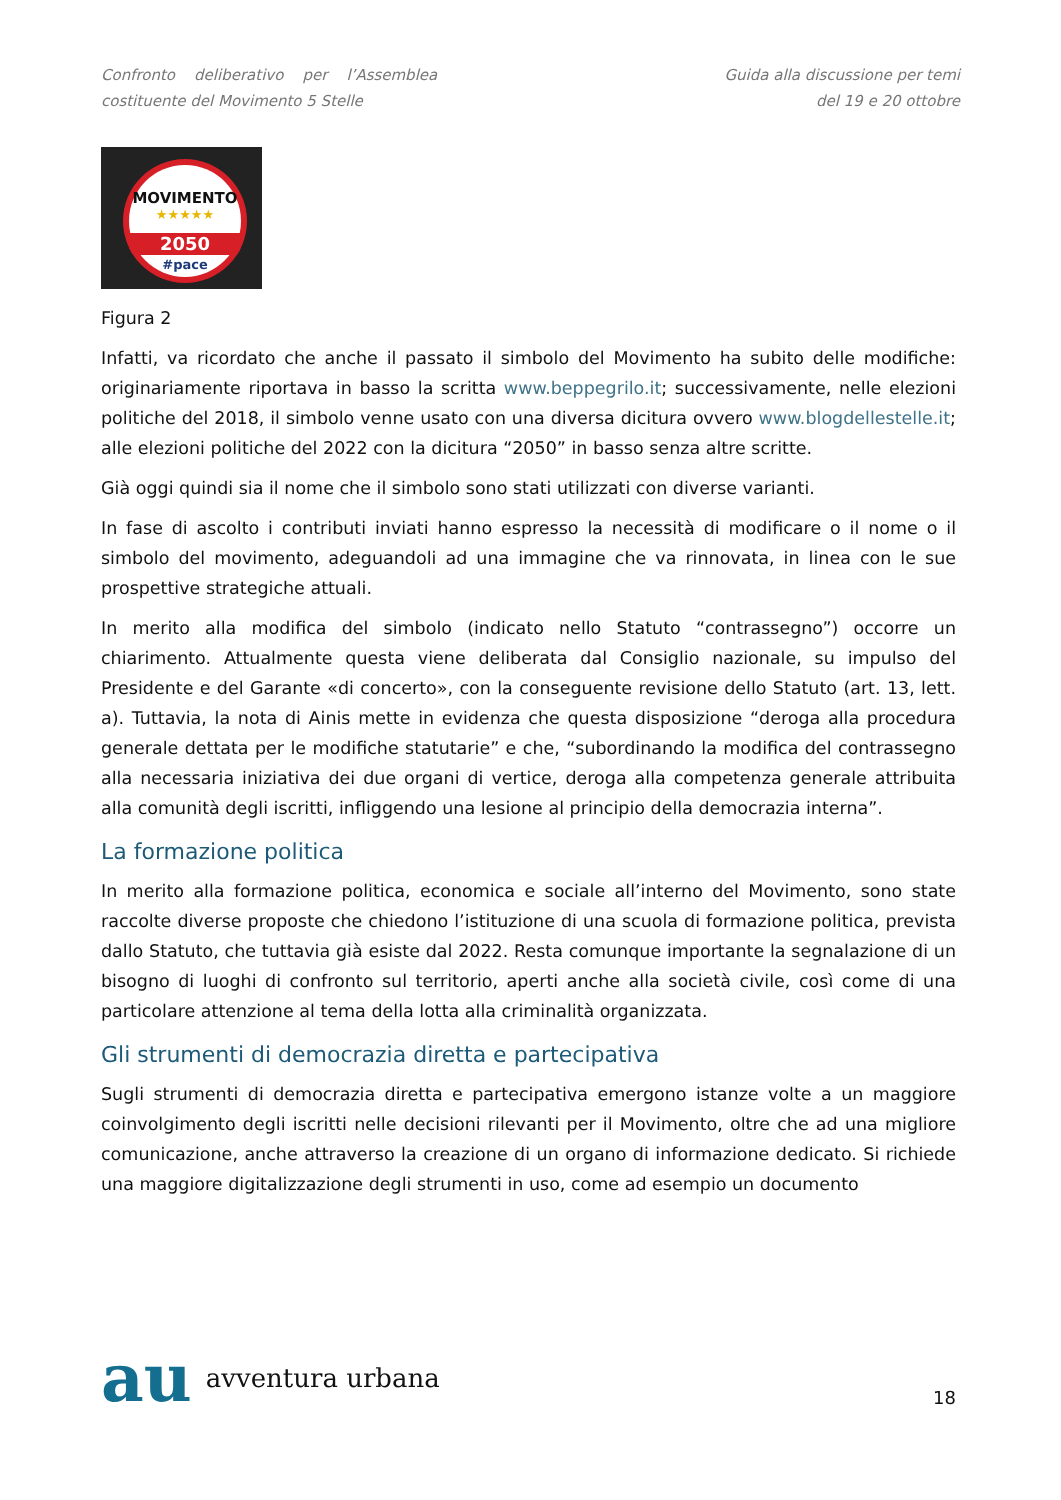Confronto deliberativo per l’Assemblea
costituente del Movimento 5 Stelle
Guida alla discussione per temi
del 19 e 20 ottobre
MOVIMENTO
★★★★★
2050
#pace
Figura 2
Infatti, va ricordato che anche il passato il simbolo del Movimento ha subito delle modifiche: originariamente riportava in basso la scritta www.beppegrilo.it; successivamente, nelle elezioni politiche del 2018, il simbolo venne usato con una diversa dicitura ovvero www.blogdellestelle.it; alle elezioni politiche del 2022 con la dicitura “2050” in basso senza altre scritte.
Già oggi quindi sia il nome che il simbolo sono stati utilizzati con diverse varianti.
In fase di ascolto i contributi inviati hanno espresso la necessità di modificare o il nome o il simbolo del movimento, adeguandoli ad una immagine che va rinnovata, in linea con le sue prospettive strategiche attuali.
In merito alla modifica del simbolo (indicato nello Statuto “contrassegno”) occorre un chiarimento. Attualmente questa viene deliberata dal Consiglio nazionale, su impulso del Presidente e del Garante «di concerto», con la conseguente revisione dello Statuto (art. 13, lett. a). Tuttavia, la nota di Ainis mette in evidenza che questa disposizione “deroga alla procedura generale dettata per le modifiche statutarie” e che, “subordinando la modifica del contrassegno alla necessaria iniziativa dei due organi di vertice, deroga alla competenza generale attribuita alla comunità degli iscritti, infliggendo una lesione al principio della democrazia interna”.
La formazione politica
In merito alla formazione politica, economica e sociale all’interno del Movimento, sono state raccolte diverse proposte che chiedono l’istituzione di una scuola di formazione politica, prevista dallo Statuto, che tuttavia già esiste dal 2022. Resta comunque importante la segnalazione di un bisogno di luoghi di confronto sul territorio, aperti anche alla società civile, così come di una particolare attenzione al tema della lotta alla criminalità organizzata.
Gli strumenti di democrazia diretta e partecipativa
Sugli strumenti di democrazia diretta e partecipativa emergono istanze volte a un maggiore coinvolgimento degli iscritti nelle decisioni rilevanti per il Movimento, oltre che ad una migliore comunicazione, anche attraverso la creazione di un organo di informazione dedicato. Si richiede una maggiore digitalizzazione degli strumenti in uso, come ad esempio un documento
au avventura urbana
18